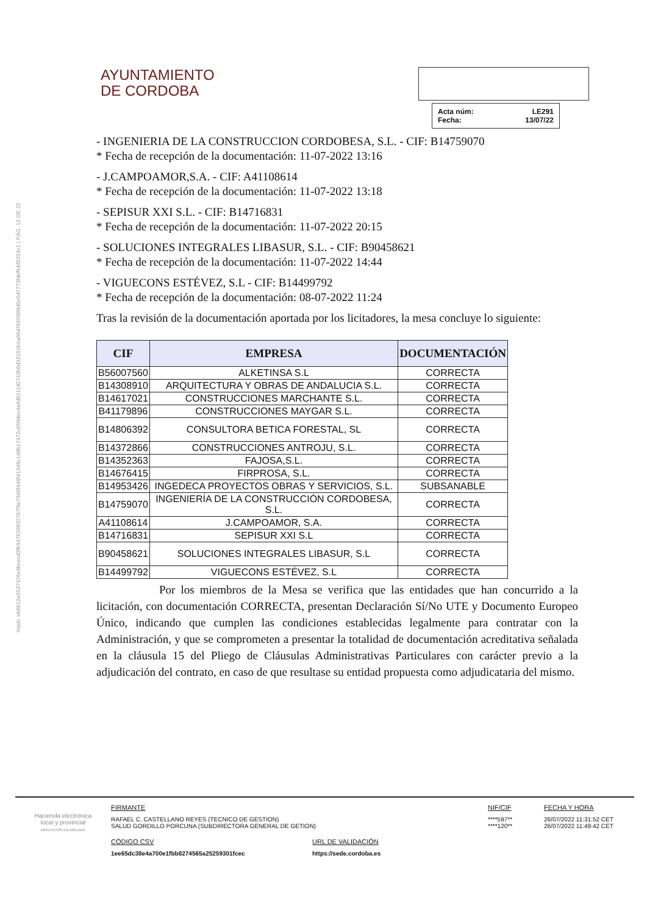Hash: eb8612e5537476e9bcecd3fb947639832767f9e7948f449f41348c148b17472c650dec4a9d0111d2743b6d33181b4a09d7665988d6e5d7773fdeffcbf0324c1 | PÁG. 12 DE 22
AYUNTAMIENTO
DE CORDOBA
Acta núm: LE291
Fecha: 13/07/22
- INGENIERIA DE LA CONSTRUCCION CORDOBESA, S.L. - CIF: B14759070
* Fecha de recepción de la documentación: 11-07-2022 13:16
- J.CAMPOAMOR,S.A. - CIF: A41108614
* Fecha de recepción de la documentación: 11-07-2022 13:18
- SEPISUR XXI S.L. - CIF: B14716831
* Fecha de recepción de la documentación: 11-07-2022 20:15
- SOLUCIONES INTEGRALES LIBASUR, S.L. - CIF: B90458621
* Fecha de recepción de la documentación: 11-07-2022 14:44
- VIGUECONS ESTÉVEZ, S.L - CIF: B14499792
* Fecha de recepción de la documentación: 08-07-2022 11:24
Tras la revisión de la documentación aportada por los licitadores, la mesa concluye lo siguiente:
| CIF | EMPRESA | DOCUMENTACIÓN |
| --- | --- | --- |
| B56007560 | ALKETINSA S.L | CORRECTA |
| B14308910 | ARQUITECTURA Y OBRAS DE ANDALUCIA S.L. | CORRECTA |
| B14617021 | CONSTRUCCIONES MARCHANTE S.L. | CORRECTA |
| B41179896 | CONSTRUCCIONES MAYGAR S.L. | CORRECTA |
| B14806392 | CONSULTORA BETICA FORESTAL, SL | CORRECTA |
| B14372866 | CONSTRUCCIONES ANTROJU, S.L. | CORRECTA |
| B14352363 | FAJOSA,S.L. | CORRECTA |
| B14676415 | FIRPROSA, S.L. | CORRECTA |
| B14953426 | INGEDECA PROYECTOS OBRAS Y SERVICIOS, S.L. | SUBSANABLE |
| B14759070 | INGENIERÍA DE LA CONSTRUCCIÓN CORDOBESA, S.L. | CORRECTA |
| A41108614 | J.CAMPOAMOR, S.A. | CORRECTA |
| B14716831 | SEPISUR XXI S.L | CORRECTA |
| B90458621 | SOLUCIONES INTEGRALES LIBASUR, S.L | CORRECTA |
| B14499792 | VIGUECONS ESTÉVEZ, S.L | CORRECTA |
Por los miembros de la Mesa se verifica que las entidades que han concurrido a la licitación, con documentación CORRECTA, presentan Declaración Sí/No UTE y Documento Europeo Único, indicando que cumplen las condiciones establecidas legalmente para contratar con la Administración, y que se comprometen a presentar la totalidad de documentación acreditativa señalada en la cláusula 15 del Pliego de Cláusulas Administrativas Particulares con carácter previo a la adjudicación del contrato, en caso de que resultase su entidad propuesta como adjudicataria del mismo.
Hacienda electrónica
local y provincial
DIPUTACIÓN DE MÁLAGA
FIRMANTE
RAFAEL C. CASTELLANO REYES (TECNICO DE GESTION)
SALUD GORDILLO PORCUNA (SUBDIRECTORA GENERAL DE GETION)
CÓDIGO CSV
1ee65dc38e4a700e1fbb8274565a25259301fcec
URL DE VALIDACIÓN
https://sede.cordoba.es
NIF/CIF
****597**
****120**
FECHA Y HORA
26/07/2022 11:31:52 CET
26/07/2022 11:49:42 CET